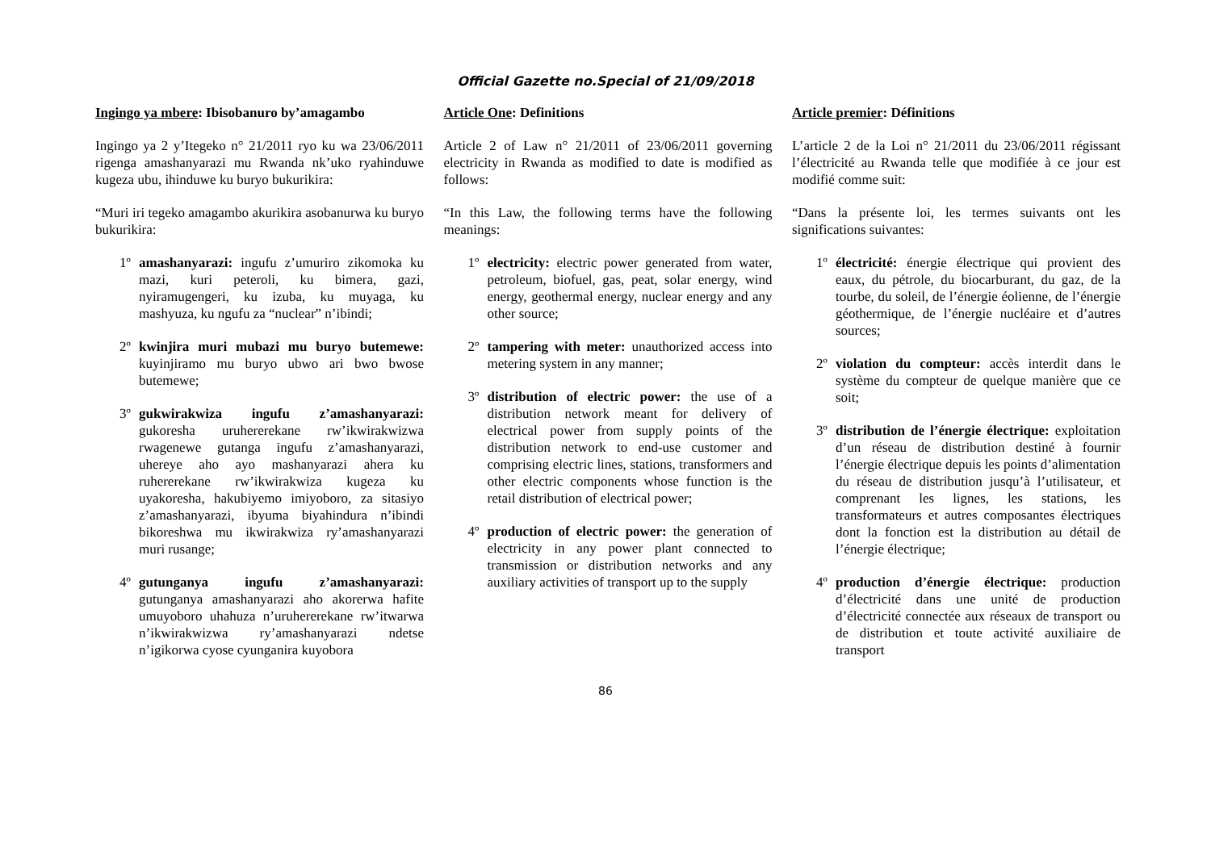Official Gazette no.Special of 21/09/2018
Ingingo ya mbere: Ibisobanuro by’amagambo
Ingingo ya 2 y’Itegeko n° 21/2011 ryo ku wa 23/06/2011 rigenga amashanyarazi mu Rwanda nk’uko ryahinduwe kugeza ubu, ihinduwe ku buryo bukurikira:
“Muri iri tegeko amagambo akurikira asobanurwa ku buryo bukurikira:
1º amashanyarazi: ingufu z’umuriro zikomoka ku mazi, kuri peteroli, ku bimera, gazi, nyiramugengeri, ku izuba, ku muyaga, ku mashyuza, ku ngufu za “nuclear” n’ibindi;
2º kwinjira muri mubazi mu buryo butemewe: kuyinjiramo mu buryo ubwo ari bwo bwose butemewe;
3º gukwirakwiza ingufu z’amashanyarazi: gukoresha uruhererekane rw’ikwirakwizwa rwagenewe gutanga ingufu z’amashanyarazi, uhereye aho ayo mashanyarazi ahera ku ruhererekane rw’ikwirakwiza kugeza ku uyakoresha, hakubiyemo imiyoboro, za sitasiyo z’amashanyarazi, ibyuma biyahindura n’ibindi bikoreshwa mu ikwirakwiza ry’amashanyarazi muri rusange;
4º gutunganya ingufu z’amashanyarazi: gutunganya amashanyarazi aho akorerwa hafite umuyoboro uhahuza n’uruhererekane rw’itwarwa n’ikwirakwizwa ry’amashanyarazi ndetse n’igikorwa cyose cyunganira kuyobora
Article One: Definitions
Article 2 of Law n° 21/2011 of 23/06/2011 governing electricity in Rwanda as modified to date is modified as follows:
“In this Law, the following terms have the following meanings:
1º electricity: electric power generated from water, petroleum, biofuel, gas, peat, solar energy, wind energy, geothermal energy, nuclear energy and any other source;
2º tampering with meter: unauthorized access into metering system in any manner;
3º distribution of electric power: the use of a distribution network meant for delivery of electrical power from supply points of the distribution network to end-use customer and comprising electric lines, stations, transformers and other electric components whose function is the retail distribution of electrical power;
4º production of electric power: the generation of electricity in any power plant connected to transmission or distribution networks and any auxiliary activities of transport up to the supply
Article premier: Définitions
L’article 2 de la Loi n° 21/2011 du 23/06/2011 régissant l’électricité au Rwanda telle que modifiée à ce jour est modifié comme suit:
“Dans la présente loi, les termes suivants ont les significations suivantes:
1º électricité: énergie électrique qui provient des eaux, du pétrole, du biocarburant, du gaz, de la tourbe, du soleil, de l’énergie éolienne, de l’énergie géothermique, de l’énergie nucléaire et d’autres sources;
2º violation du compteur: accès interdit dans le système du compteur de quelque manière que ce soit;
3º distribution de l’énergie électrique: exploitation d’un réseau de distribution destiné à fournir l’énergie électrique depuis les points d’alimentation du réseau de distribution jusqu’à l’utilisateur, et comprenant les lignes, les stations, les transformateurs et autres composantes électriques dont la fonction est la distribution au détail de l’énergie électrique;
4º production d’énergie électrique: production d’électricité dans une unité de production d’électricité connectée aux réseaux de transport ou de distribution et toute activité auxiliaire de transport
86